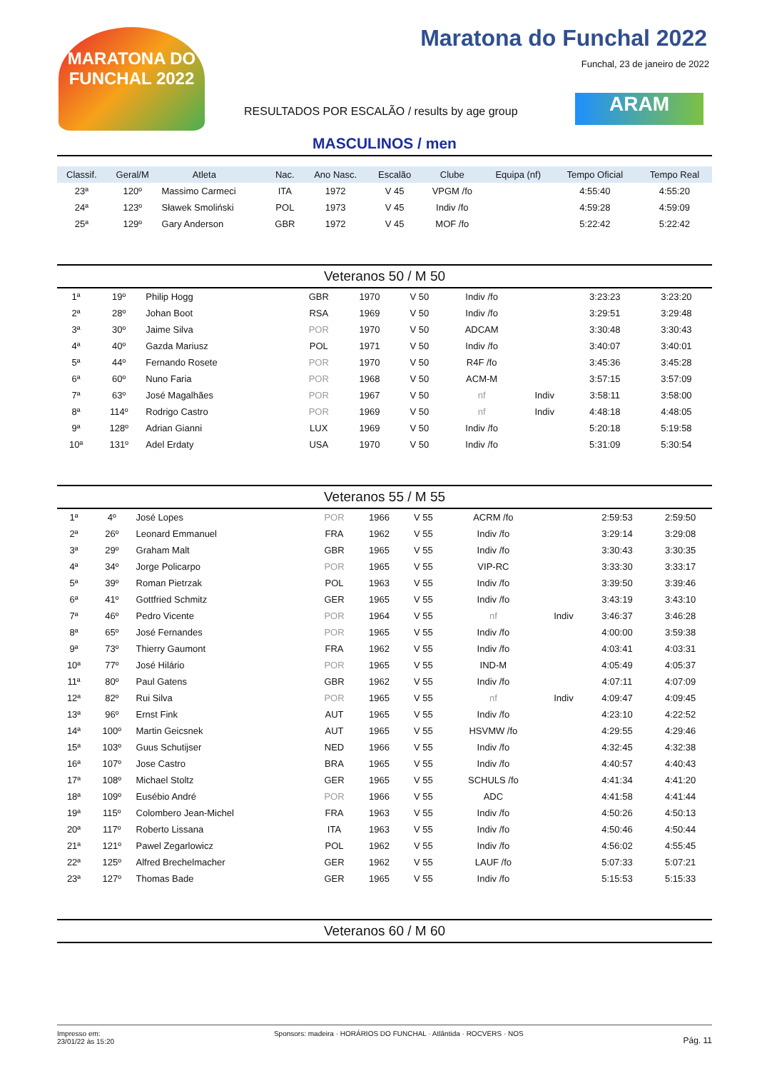MARATONA DO FUNCHAL 2022
Maratona do Funchal 2022
Funchal, 23 de janeiro de 2022
RESULTADOS POR ESCALÃO / results by age group
ARAM
MASCULINOS / men
| Classif. | Geral/M | Atleta | | Nac. | Ano Nasc. | Escalão | Clube | Equipa (nf) | Tempo Oficial | Tempo Real |
| --- | --- | --- | --- | --- | --- | --- | --- | --- | --- | --- |
| 23ª | 120º | Massimo Carmeci | | ITA | 1972 | V 45 | VPGM /fo | | 4:55:40 | 4:55:20 |
| 24ª | 123º | Sławek Smoliński | | POL | 1973 | V 45 | Indiv /fo | | 4:59:28 | 4:59:09 |
| 25ª | 129º | Gary Anderson | | GBR | 1972 | V 45 | MOF /fo | | 5:22:42 | 5:22:42 |
Veteranos 50 / M 50
| 1ª | 19º | Philip Hogg | GBR | 1970 | V 50 | Indiv /fo | | 3:23:23 | 3:23:20 |
| 2ª | 28º | Johan Boot | RSA | 1969 | V 50 | Indiv /fo | | 3:29:51 | 3:29:48 |
| 3ª | 30º | Jaime Silva | POR | 1970 | V 50 | ADCAM | | 3:30:48 | 3:30:43 |
| 4ª | 40º | Gazda Mariusz | POL | 1971 | V 50 | Indiv /fo | | 3:40:07 | 3:40:01 |
| 5ª | 44º | Fernando Rosete | POR | 1970 | V 50 | R4F /fo | | 3:45:36 | 3:45:28 |
| 6ª | 60º | Nuno Faria | POR | 1968 | V 50 | ACM-M | | 3:57:15 | 3:57:09 |
| 7ª | 63º | José Magalhães | POR | 1967 | V 50 | nf | Indiv | 3:58:11 | 3:58:00 |
| 8ª | 114º | Rodrigo Castro | POR | 1969 | V 50 | nf | Indiv | 4:48:18 | 4:48:05 |
| 9ª | 128º | Adrian Gianni | LUX | 1969 | V 50 | Indiv /fo | | 5:20:18 | 5:19:58 |
| 10ª | 131º | Adel Erdaty | USA | 1970 | V 50 | Indiv /fo | | 5:31:09 | 5:30:54 |
Veteranos 55 / M 55
| 1ª | 4º | José Lopes | POR | 1966 | V 55 | ACRM /fo | | 2:59:53 | 2:59:50 |
| 2ª | 26º | Leonard Emmanuel | FRA | 1962 | V 55 | Indiv /fo | | 3:29:14 | 3:29:08 |
| 3ª | 29º | Graham Malt | GBR | 1965 | V 55 | Indiv /fo | | 3:30:43 | 3:30:35 |
| 4ª | 34º | Jorge Policarpo | POR | 1965 | V 55 | VIP-RC | | 3:33:30 | 3:33:17 |
| 5ª | 39º | Roman Pietrzak | POL | 1963 | V 55 | Indiv /fo | | 3:39:50 | 3:39:46 |
| 6ª | 41º | Gottfried Schmitz | GER | 1965 | V 55 | Indiv /fo | | 3:43:19 | 3:43:10 |
| 7ª | 46º | Pedro Vicente | POR | 1964 | V 55 | nf | Indiv | 3:46:37 | 3:46:28 |
| 8ª | 65º | José Fernandes | POR | 1965 | V 55 | Indiv /fo | | 4:00:00 | 3:59:38 |
| 9ª | 73º | Thierry Gaumont | FRA | 1962 | V 55 | Indiv /fo | | 4:03:41 | 4:03:31 |
| 10ª | 77º | José Hilário | POR | 1965 | V 55 | IND-M | | 4:05:49 | 4:05:37 |
| 11ª | 80º | Paul Gatens | GBR | 1962 | V 55 | Indiv /fo | | 4:07:11 | 4:07:09 |
| 12ª | 82º | Rui Silva | POR | 1965 | V 55 | nf | Indiv | 4:09:47 | 4:09:45 |
| 13ª | 96º | Ernst Fink | AUT | 1965 | V 55 | Indiv /fo | | 4:23:10 | 4:22:52 |
| 14ª | 100º | Martin Geicsnek | AUT | 1965 | V 55 | HSVMW /fo | | 4:29:55 | 4:29:46 |
| 15ª | 103º | Guus Schutijser | NED | 1966 | V 55 | Indiv /fo | | 4:32:45 | 4:32:38 |
| 16ª | 107º | Jose Castro | BRA | 1965 | V 55 | Indiv /fo | | 4:40:57 | 4:40:43 |
| 17ª | 108º | Michael Stoltz | GER | 1965 | V 55 | SCHULS /fo | | 4:41:34 | 4:41:20 |
| 18ª | 109º | Eusébio André | POR | 1966 | V 55 | ADC | | 4:41:58 | 4:41:44 |
| 19ª | 115º | Colombero Jean-Michel | FRA | 1963 | V 55 | Indiv /fo | | 4:50:26 | 4:50:13 |
| 20ª | 117º | Roberto Lissana | ITA | 1963 | V 55 | Indiv /fo | | 4:50:46 | 4:50:44 |
| 21ª | 121º | Pawel Zegarlowicz | POL | 1962 | V 55 | Indiv /fo | | 4:56:02 | 4:55:45 |
| 22ª | 125º | Alfred Brechelmacher | GER | 1962 | V 55 | LAUF /fo | | 5:07:33 | 5:07:21 |
| 23ª | 127º | Thomas Bade | GER | 1965 | V 55 | Indiv /fo | | 5:15:53 | 5:15:33 |
Veteranos 60 / M 60
Impresso em:
23/01/22 às 15:20
Sponsors: madeira · HORÁRIOS DO FUNCHAL · Atlântida · ROCVERS · NOS
Pág. 11